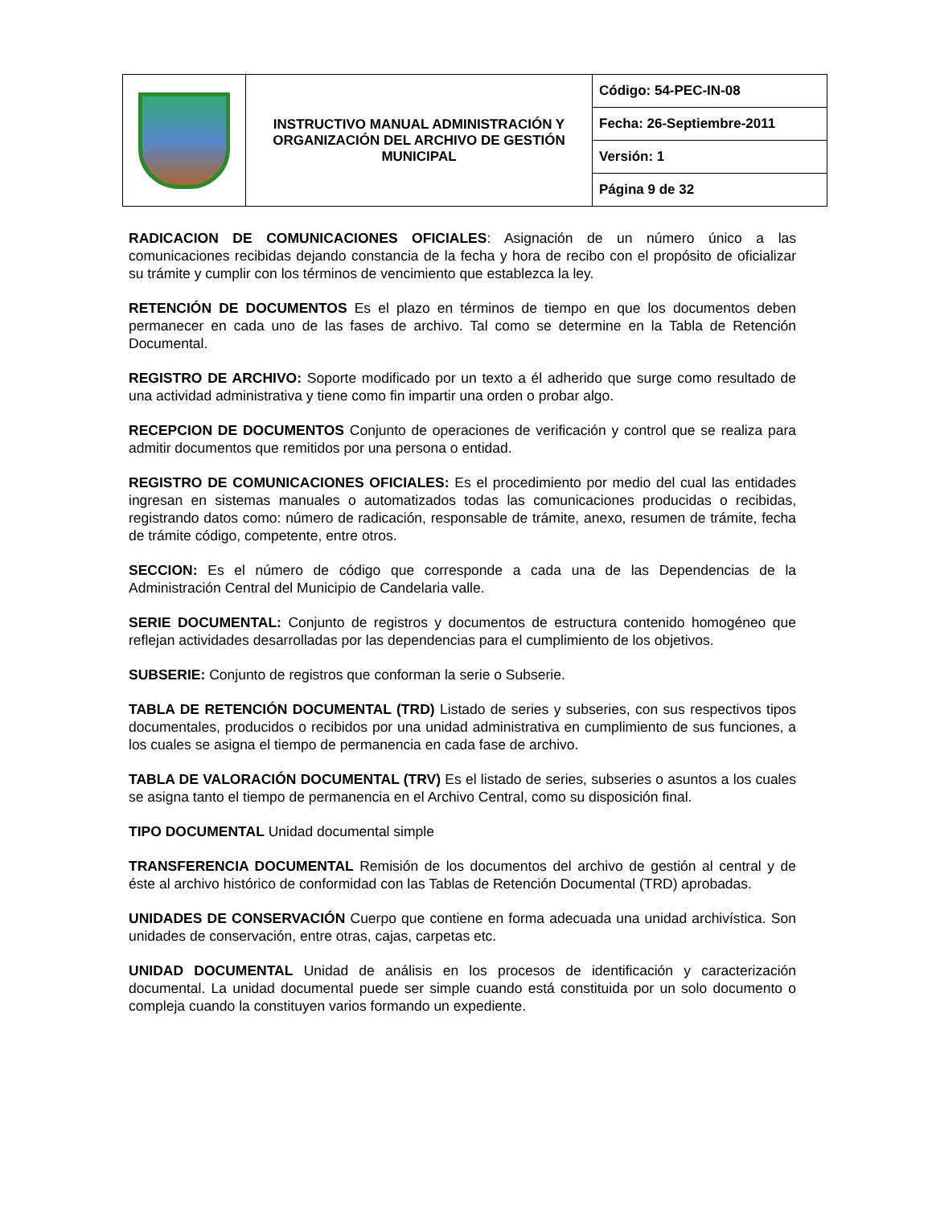| | INSTRUCTIVO MANUAL ADMINISTRACIÓN Y ORGANIZACIÓN DEL ARCHIVO DE GESTIÓN MUNICIPAL | Código: 54-PEC-IN-08 |
| | | Fecha: 26-Septiembre-2011 |
| | | Versión: 1 |
| | | Página 9 de 32 |
RADICACION DE COMUNICACIONES OFICIALES: Asignación de un número único a las comunicaciones recibidas dejando constancia de la fecha y hora de recibo con el propósito de oficializar su trámite y cumplir con los términos de vencimiento que establezca la ley.
RETENCIÓN DE DOCUMENTOS Es el plazo en términos de tiempo en que los documentos deben permanecer en cada uno de las fases de archivo. Tal como se determine en la Tabla de Retención Documental.
REGISTRO DE ARCHIVO: Soporte modificado por un texto a él adherido que surge como resultado de una actividad administrativa y tiene como fin impartir una orden o probar algo.
RECEPCION DE DOCUMENTOS Conjunto de operaciones de verificación y control que se realiza para admitir documentos que remitidos por una persona o entidad.
REGISTRO DE COMUNICACIONES OFICIALES: Es el procedimiento por medio del cual las entidades ingresan en sistemas manuales o automatizados todas las comunicaciones producidas o recibidas, registrando datos como: número de radicación, responsable de trámite, anexo, resumen de trámite, fecha de trámite código, competente, entre otros.
SECCION: Es el número de código que corresponde a cada una de las Dependencias de la Administración Central del Municipio de Candelaria valle.
SERIE DOCUMENTAL: Conjunto de registros y documentos de estructura contenido homogéneo que reflejan actividades desarrolladas por las dependencias para el cumplimiento de los objetivos.
SUBSERIE: Conjunto de registros que conforman la serie o Subserie.
TABLA DE RETENCIÓN DOCUMENTAL (TRD) Listado de series y subseries, con sus respectivos tipos documentales, producidos o recibidos por una unidad administrativa en cumplimiento de sus funciones, a los cuales se asigna el tiempo de permanencia en cada fase de archivo.
TABLA DE VALORACIÓN DOCUMENTAL (TRV) Es el listado de series, subseries o asuntos a los cuales se asigna tanto el tiempo de permanencia en el Archivo Central, como su disposición final.
TIPO DOCUMENTAL Unidad documental simple
TRANSFERENCIA DOCUMENTAL Remisión de los documentos del archivo de gestión al central y de éste al archivo histórico de conformidad con las Tablas de Retención Documental (TRD) aprobadas.
UNIDADES DE CONSERVACIÓN Cuerpo que contiene en forma adecuada una unidad archivística. Son unidades de conservación, entre otras, cajas, carpetas etc.
UNIDAD DOCUMENTAL Unidad de análisis en los procesos de identificación y caracterización documental. La unidad documental puede ser simple cuando está constituida por un solo documento o compleja cuando la constituyen varios formando un expediente.